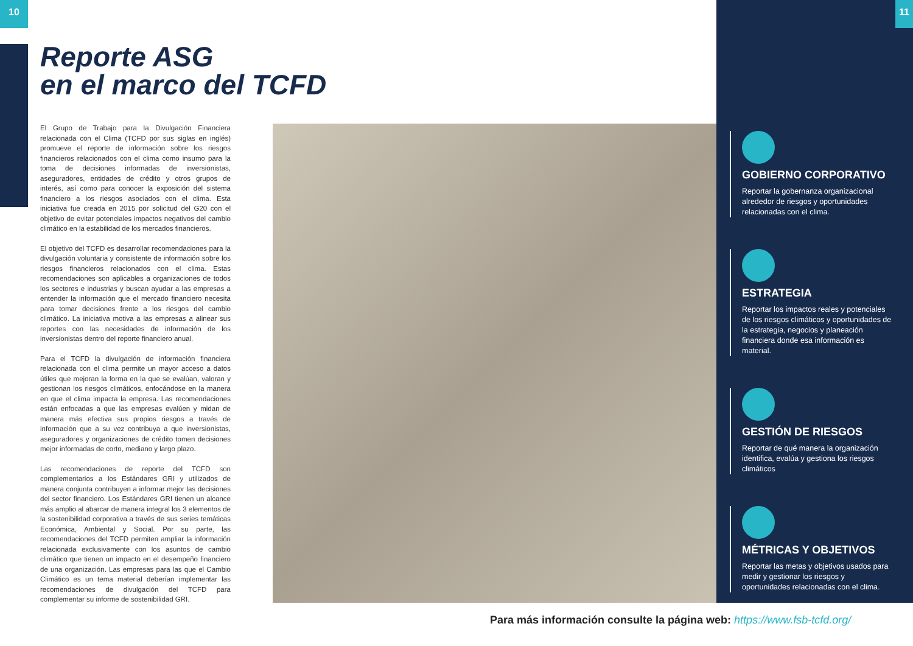10 11
Reporte ASG
en el marco del TCFD
El Grupo de Trabajo para la Divulgación Financiera relacionada con el Clima (TCFD por sus siglas en inglés) promueve el reporte de información sobre los riesgos financieros relacionados con el clima como insumo para la toma de decisiones informadas de inversionistas, aseguradores, entidades de crédito y otros grupos de interés, así como para conocer la exposición del sistema financiero a los riesgos asociados con el clima. Esta iniciativa fue creada en 2015 por solicitud del G20 con el objetivo de evitar potenciales impactos negativos del cambio climático en la estabilidad de los mercados financieros.
El objetivo del TCFD es desarrollar recomendaciones para la divulgación voluntaria y consistente de información sobre los riesgos financieros relacionados con el clima. Estas recomendaciones son aplicables a organizaciones de todos los sectores e industrias y buscan ayudar a las empresas a entender la información que el mercado financiero necesita para tomar decisiones frente a los riesgos del cambio climático. La iniciativa motiva a las empresas a alinear sus reportes con las necesidades de información de los inversionistas dentro del reporte financiero anual.
Para el TCFD la divulgación de información financiera relacionada con el clima permite un mayor acceso a datos útiles que mejoran la forma en la que se evalúan, valoran y gestionan los riesgos climáticos, enfocándose en la manera en que el clima impacta la empresa. Las recomendaciones están enfocadas a que las empresas evalúen y midan de manera más efectiva sus propios riesgos a través de información que a su vez contribuya a que inversionistas, aseguradores y organizaciones de crédito tomen decisiones mejor informadas de corto, mediano y largo plazo.
Las recomendaciones de reporte del TCFD son complementarios a los Estándares GRI y utilizados de manera conjunta contribuyen a informar mejor las decisiones del sector financiero. Los Estándares GRI tienen un alcance más amplio al abarcar de manera integral los 3 elementos de la sostenibilidad corporativa a través de sus series temáticas Económica, Ambiental y Social. Por su parte, las recomendaciones del TCFD permiten ampliar la información relacionada exclusivamente con los asuntos de cambio climático que tienen un impacto en el desempeño financiero de una organización. Las empresas para las que el Cambio Climático es un tema material deberían implementar las recomendaciones de divulgación del TCFD para complementar su informe de sostenibilidad GRI.
GOBIERNO CORPORATIVO
Reportar la gobernanza organizacional alrededor de riesgos y oportunidades relacionadas con el clima.
ESTRATEGIA
Reportar los impactos reales y potenciales de los riesgos climáticos y oportunidades de la estrategia, negocios y planeación financiera donde esa información es material.
GESTIÓN DE RIESGOS
Reportar de qué manera la organización identifica, evalúa y gestiona los riesgos climáticos
MÉTRICAS Y OBJETIVOS
Reportar las metas y objetivos usados para medir y gestionar los riesgos y oportunidades relacionadas con el clima.
Para más información consulte la página web: https://www.fsb-tcfd.org/